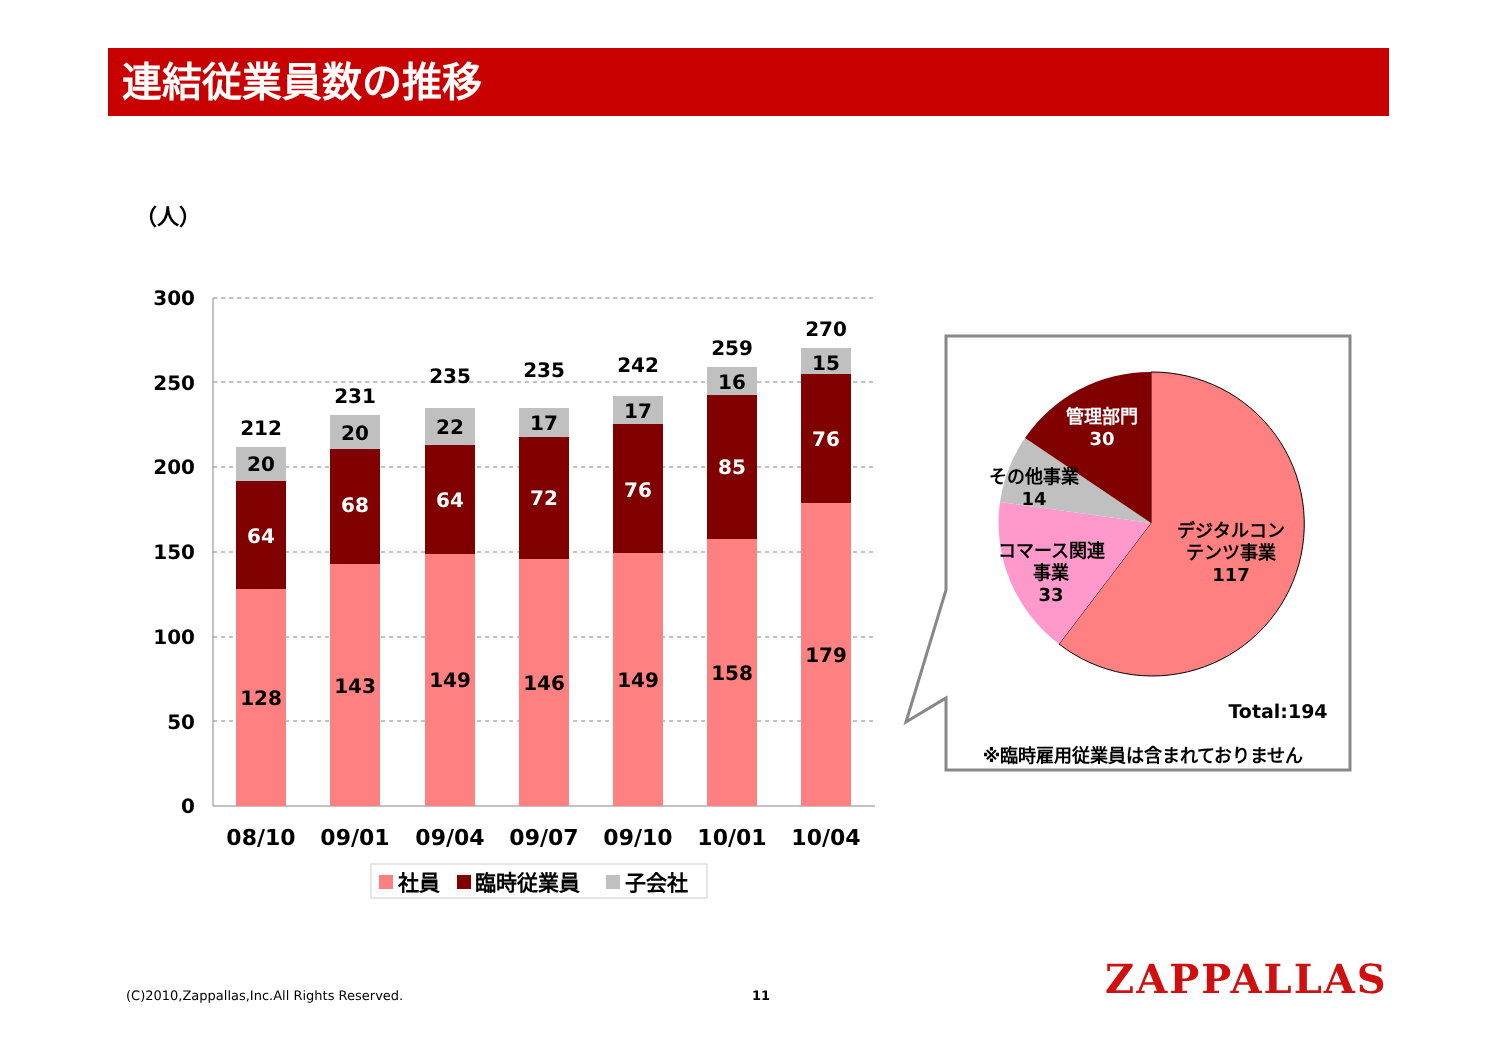連結従業員数の推移
（人）
300
250
200
150
100
50
0
128
64
20
212
143
68
20
231
149
64
22
235
146
72
17
235
149
76
17
242
158
85
16
259
179
76
15
270
08/10
09/01
09/04
09/07
09/10
10/01
10/04
社員
臨時従業員
子会社
管理部門
30
その他事業
14
コマース関連
事業
33
デジタルコン
テンツ事業
117
Total:194
※臨時雇用従業員は含まれておりません
(C)2010,Zappallas,Inc.All Rights Reserved.
11 ZAPPALLAS